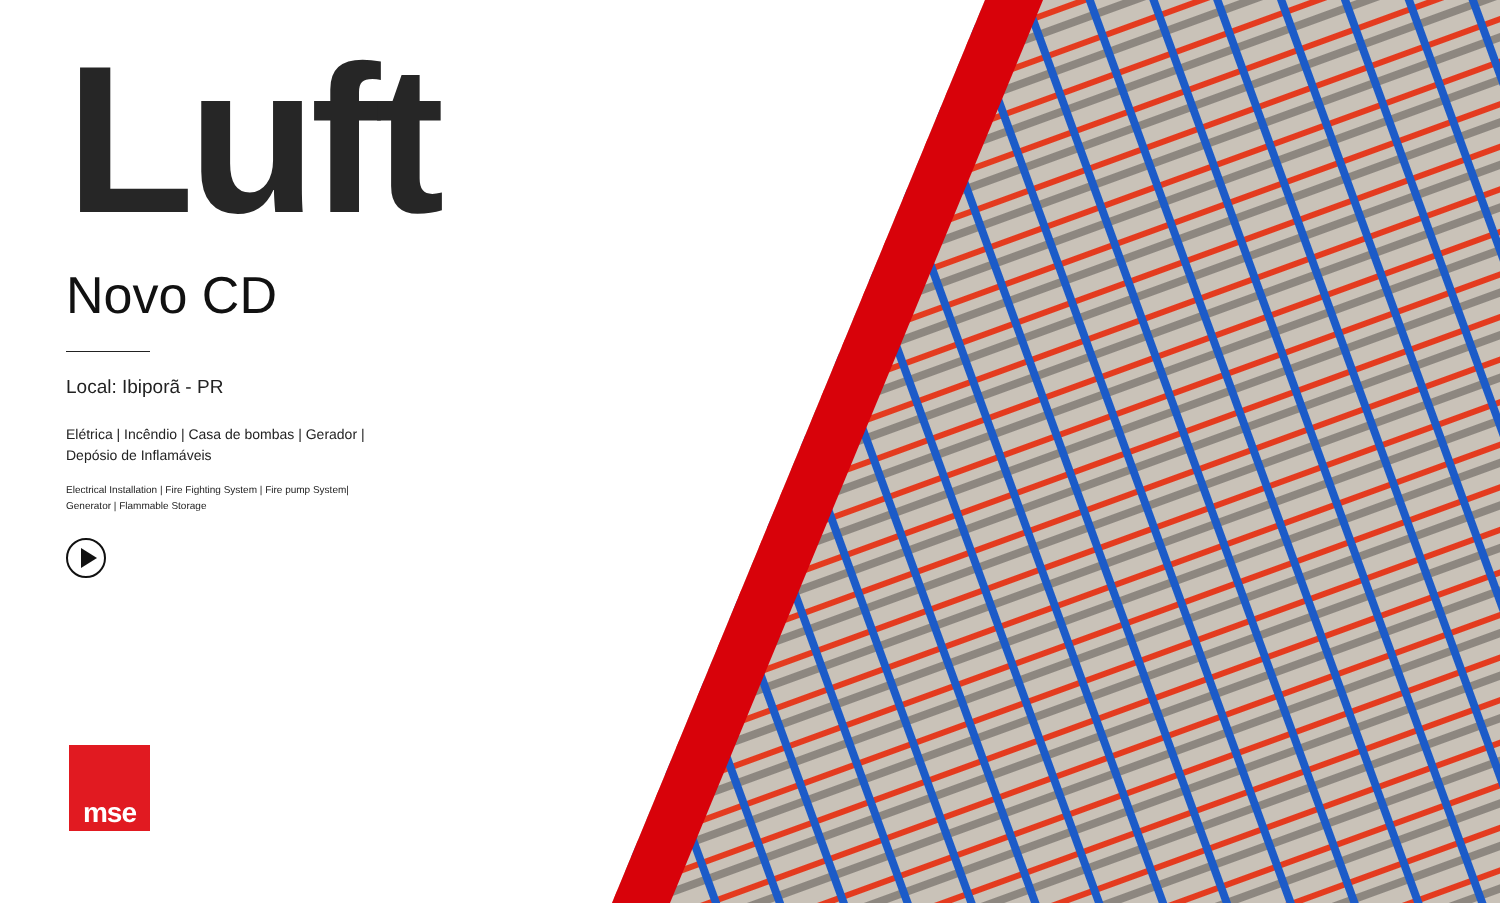Luft
Novo CD
Local: Ibiporã - PR
Elétrica | Incêndio | Casa de bombas | Gerador |
Depósio de Inflamáveis
Electrical Installation | Fire Fighting System | Fire pump System|
Generator | Flammable Storage
mse